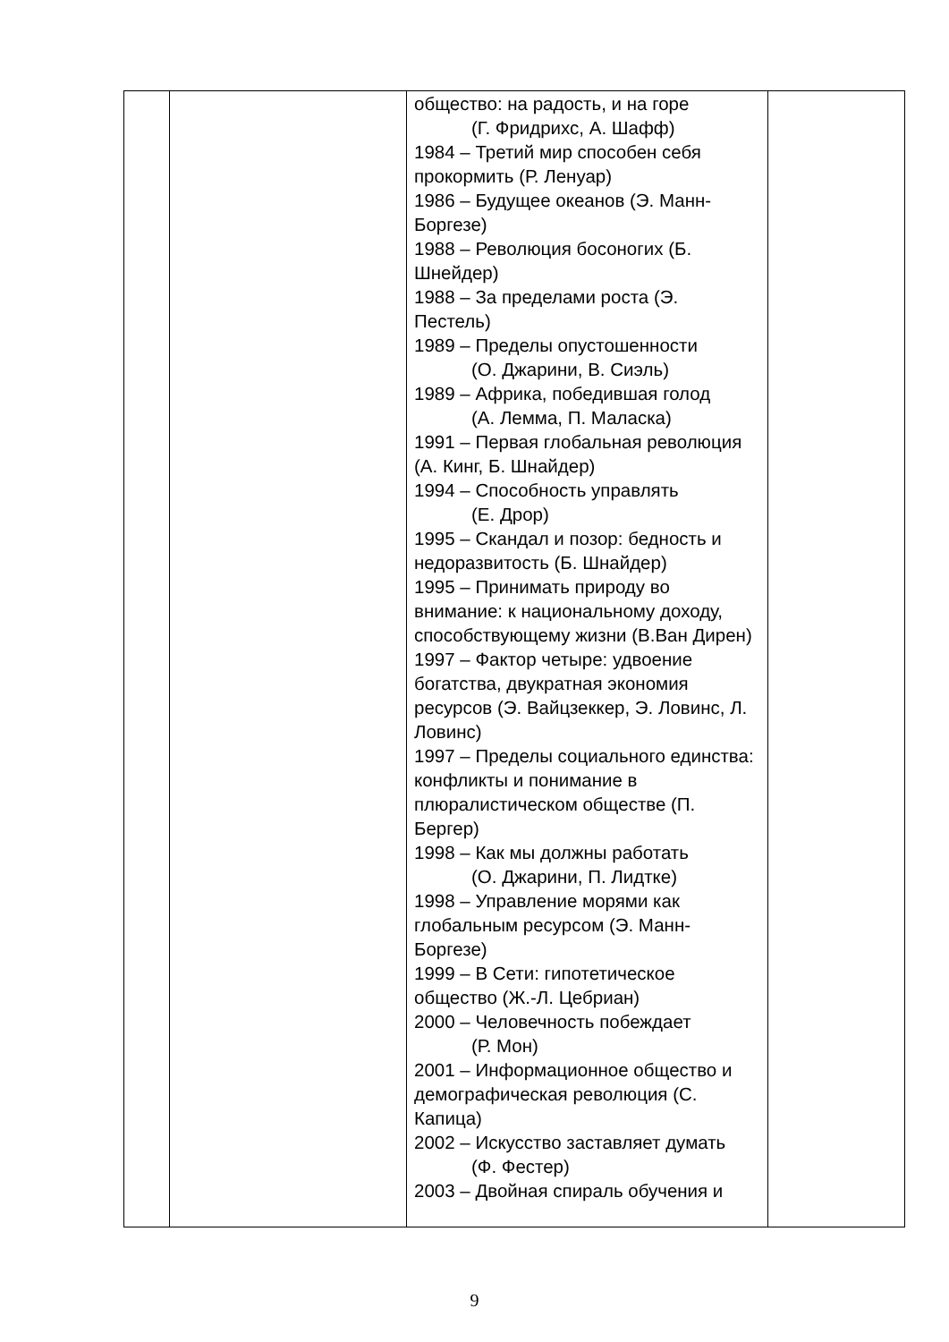| | | общество: на радость, и на горе (Г. Фридрихс, А. Шафф) 1984 – Третий мир способен себя прокормить (Р. Ленуар) 1986 – Будущее океанов (Э. Манн-Боргезе) 1988 – Революция босоногих (Б. Шнейдер) 1988 – За пределами роста (Э. Пестель) 1989 – Пределы опустошенности (О. Джарини, В. Сиэль) 1989 – Африка, победившая голод (А. Лемма, П. Маласка) 1991 – Первая глобальная революция (А. Кинг, Б. Шнайдер) 1994 – Способность управлять (Е. Дрор) 1995 – Скандал и позор: бедность и недоразвитость (Б. Шнайдер) 1995 – Принимать природу во внимание: к национальному доходу, способствующему жизни (В.Ван Дирен) 1997 – Фактор четыре: удвоение богатства, двукратная экономия ресурсов (Э. Вайцзеккер, Э. Ловинс, Л. Ловинс) 1997 – Пределы социального единства: конфликты и понимание в плюралистическом обществе (П. Бергер) 1998 – Как мы должны работать (О. Джарини, П. Лидтке) 1998 – Управление морями как глобальным ресурсом (Э. Манн-Боргезе) 1999 – В Сети: гипотетическое общество (Ж.-Л. Цебриан) 2000 – Человечность побеждает (Р. Мон) 2001 – Информационное общество и демографическая революция (С. Капица) 2002 – Искусство заставляет думать (Ф. Фестер) 2003 – Двойная спираль обучения и | |
9